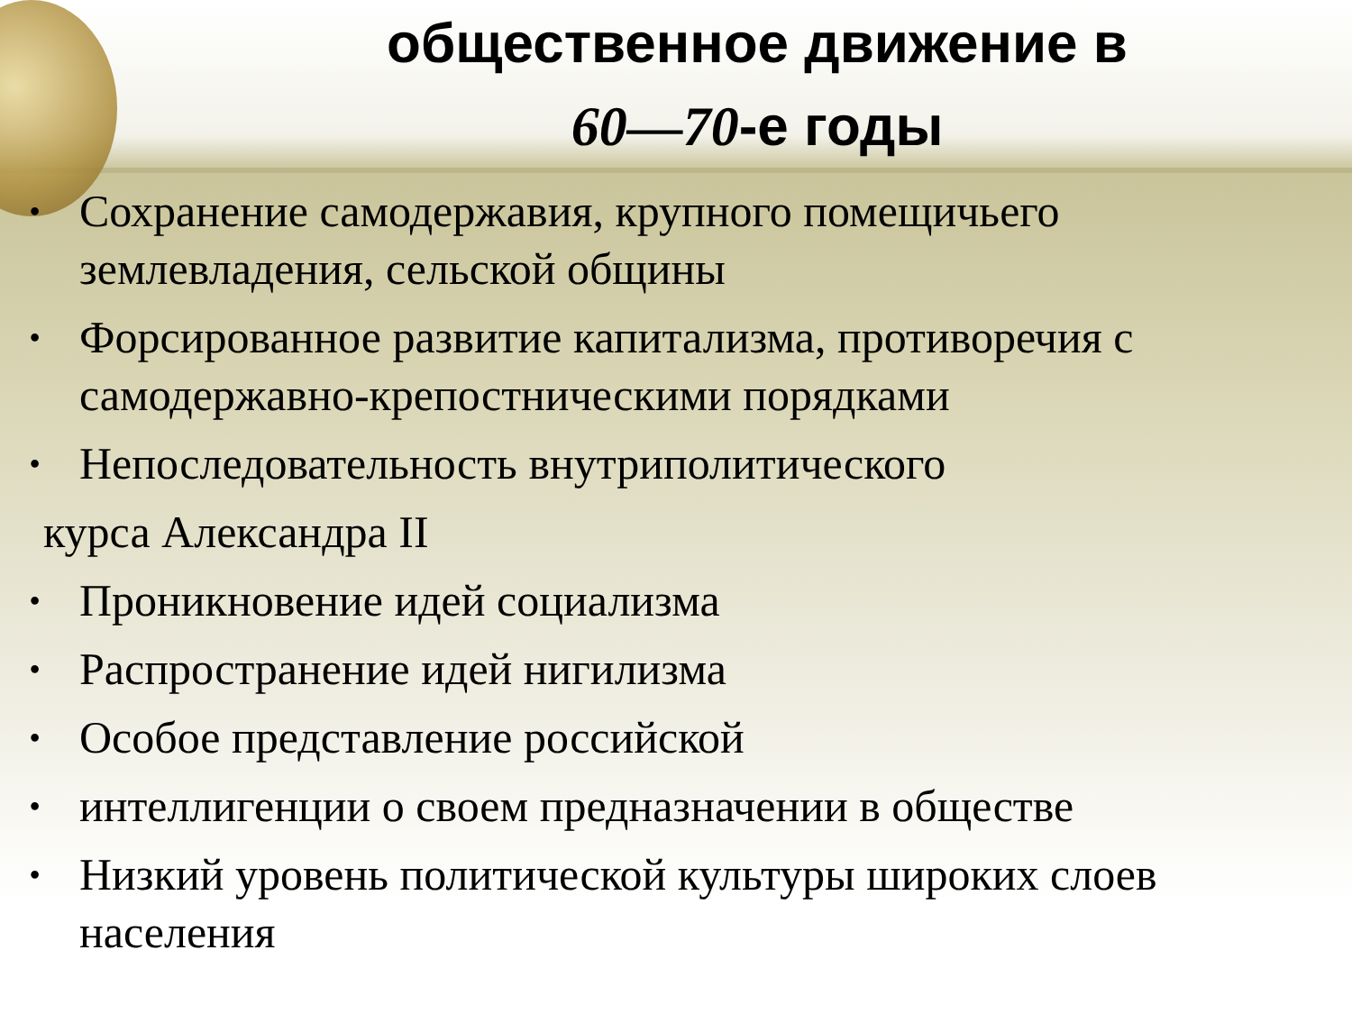общественное движение в
60—70-е годы
Сохранение самодержавия, крупного помещичьего землевладения, сельской общины
Форсированное развитие капитализма, противоречия с самодержавно-крепостническими порядками
Непоследовательность внутриполитического
курса Александра II
Проникновение идей социализма
Распространение идей нигилизма
Особое представление российской
интеллигенции о своем предназначении в обществе
Низкий уровень политической культуры широких слоев населения